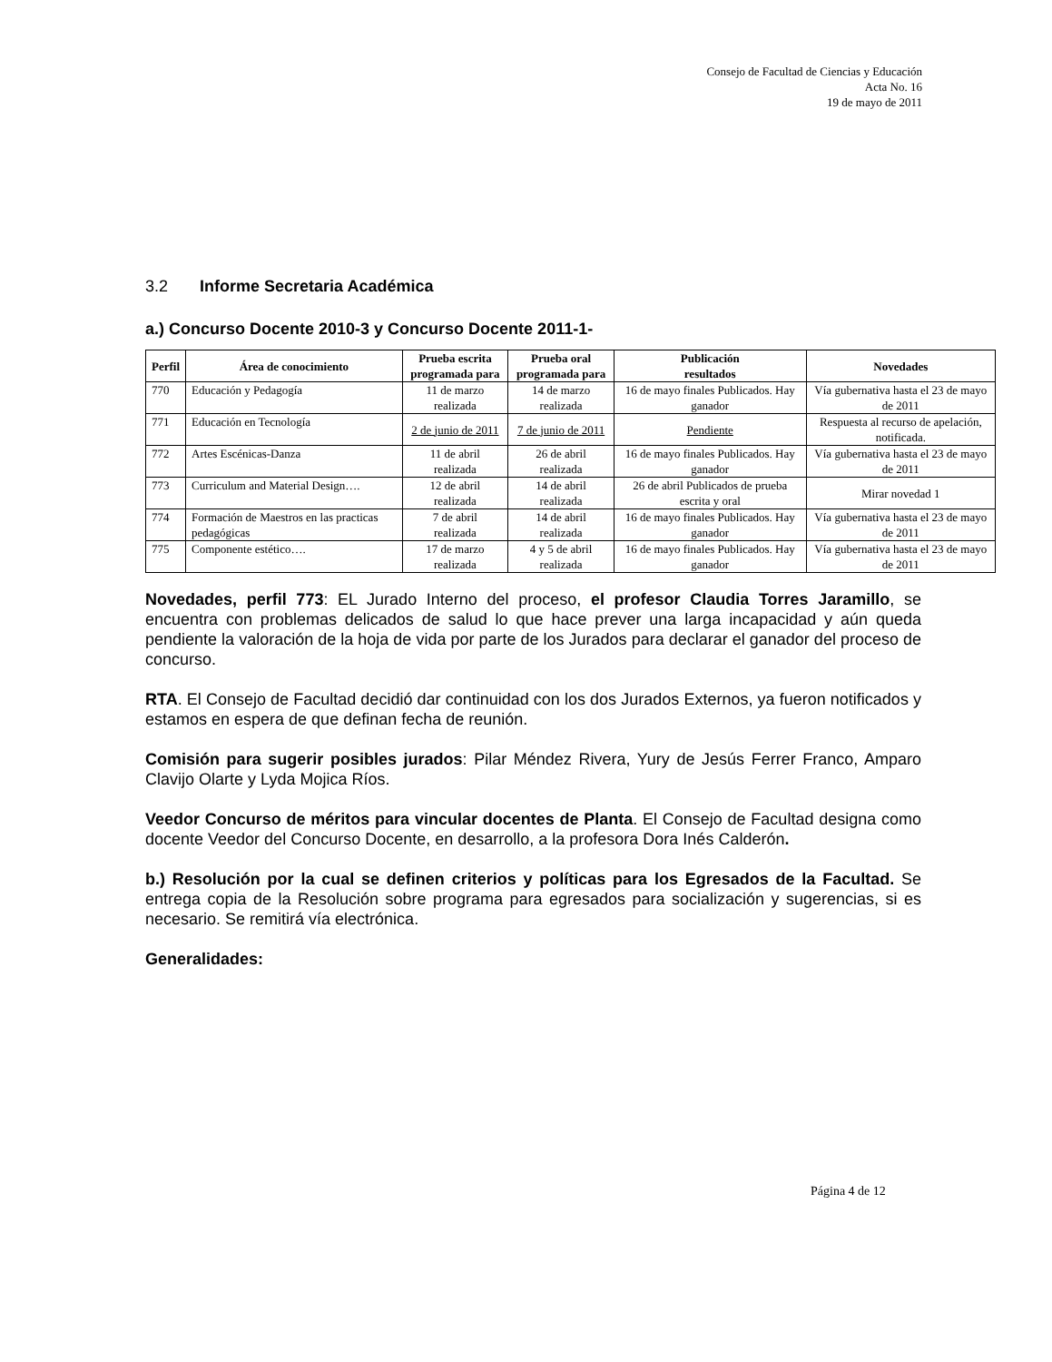Consejo de Facultad de Ciencias y Educación
Acta No. 16
19 de mayo de 2011
3.2 Informe Secretaria Académica
a.) Concurso Docente 2010-3 y Concurso Docente 2011-1-
| Perfil | Área de conocimiento | Prueba escrita programada para | Prueba oral programada para | Publicación resultados | Novedades |
| --- | --- | --- | --- | --- | --- |
| 770 | Educación y Pedagogía | 11 de marzo realizada | 14 de marzo realizada | 16 de mayo finales Publicados. Hay ganador | Vía gubernativa hasta el 23 de mayo de 2011 |
| 771 | Educación en Tecnología | 2 de junio de 2011 | 7 de junio de 2011 | Pendiente | Respuesta al recurso de apelación, notificada. |
| 772 | Artes Escénicas-Danza | 11 de abril realizada | 26 de abril realizada | 16 de mayo finales Publicados. Hay ganador | Vía gubernativa hasta el 23 de mayo de 2011 |
| 773 | Curriculum and Material Design…. | 12 de abril realizada | 14 de abril realizada | 26 de abril Publicados de prueba escrita y oral | Mirar novedad 1 |
| 774 | Formación de Maestros en las practicas pedagógicas | 7 de abril realizada | 14 de abril realizada | 16 de mayo finales Publicados. Hay ganador | Vía gubernativa hasta el 23 de mayo de 2011 |
| 775 | Componente estético…. | 17 de marzo realizada | 4 y 5 de abril realizada | 16 de mayo finales Publicados. Hay ganador | Vía gubernativa hasta el 23 de mayo de 2011 |
Novedades, perfil 773: EL Jurado Interno del proceso, el profesor Claudia Torres Jaramillo, se encuentra con problemas delicados de salud lo que hace prever una larga incapacidad y aún queda pendiente la valoración de la hoja de vida por parte de los Jurados para declarar el ganador del proceso de concurso.
RTA. El Consejo de Facultad decidió dar continuidad con los dos Jurados Externos, ya fueron notificados y estamos en espera de que definan fecha de reunión.
Comisión para sugerir posibles jurados: Pilar Méndez Rivera, Yury de Jesús Ferrer Franco, Amparo Clavijo Olarte y Lyda Mojica Ríos.
Veedor Concurso de méritos para vincular docentes de Planta. El Consejo de Facultad designa como docente Veedor del Concurso Docente, en desarrollo, a la profesora Dora Inés Calderón.
b.) Resolución por la cual se definen criterios y políticas para los Egresados de la Facultad. Se entrega copia de la Resolución sobre programa para egresados para socialización y sugerencias, si es necesario. Se remitirá vía electrónica.
Generalidades:
Página 4 de 12